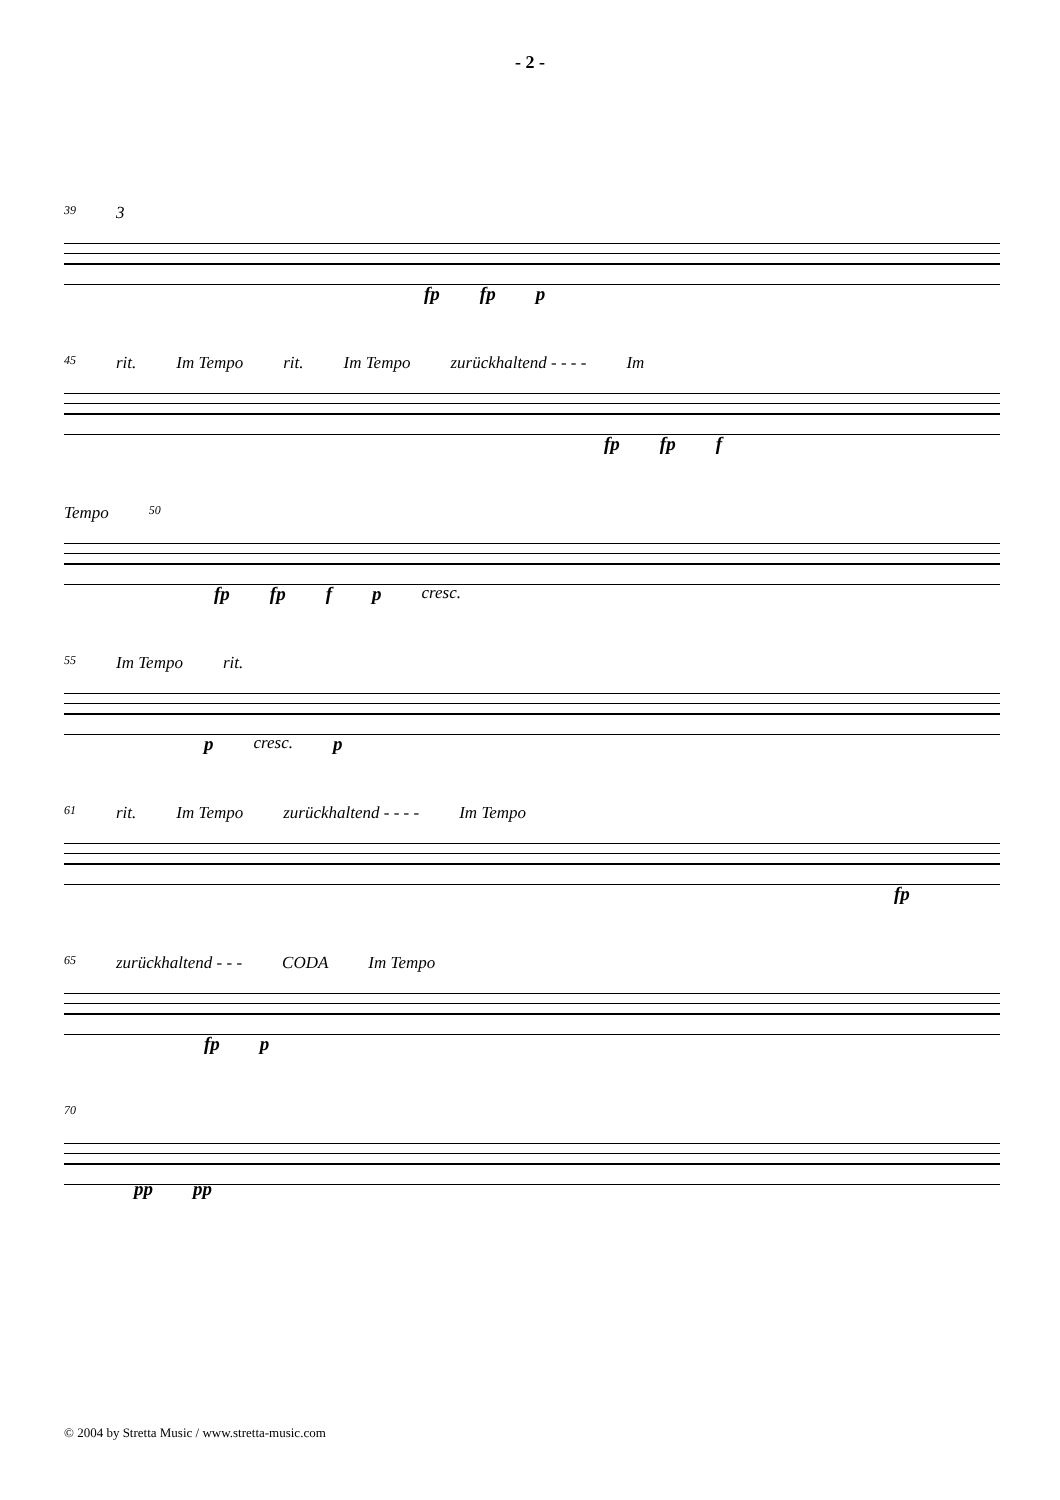- 2 -
39 3
fp fp p
45 rit. Im Tempo rit. Im Tempo zurückhaltend - - - - Im
fp fp f
Tempo 50
fp fp f p cresc.
55 Im Tempo rit.
p cresc. p
61 rit. Im Tempo zurückhaltend - - - - Im Tempo
fp
65 zurückhaltend - - - CODA Im Tempo
fp p
70
pp pp
© 2004 by Stretta Music / www.stretta-music.com